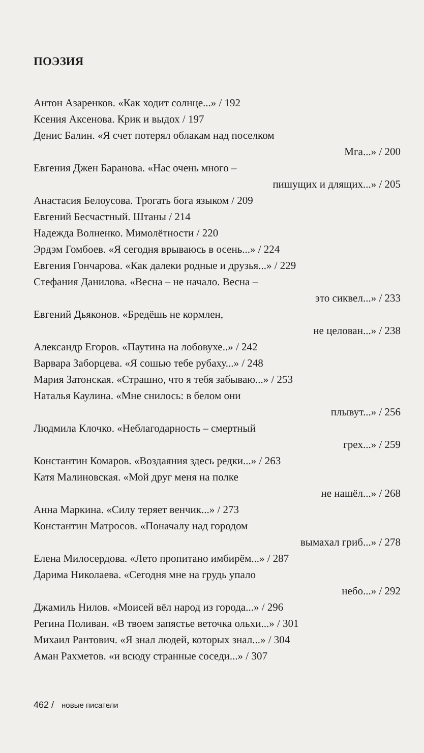ПОЭЗИЯ
Антон Азаренков. «Как ходит солнце...» / 192
Ксения Аксенова. Крик и выдох / 197
Денис Балин. «Я счет потерял облакам над поселком
Мга...» / 200
Евгения Джен Баранова. «Нас очень много –
пишущих и длящих...» / 205
Анастасия Белоусова. Трогать бога языком / 209
Евгений Бесчастный. Штаны / 214
Надежда Волненко. Мимолётности / 220
Эрдэм Гомбоев. «Я сегодня врываюсь в осень...» / 224
Евгения Гончарова. «Как далеки родные и друзья...» / 229
Стефания Данилова. «Весна – не начало. Весна –
это сиквел...» / 233
Евгений Дьяконов. «Бредёшь не кормлен,
не целован...» / 238
Александр Егоров. «Паутина на лобовухе..» / 242
Варвара Заборцева. «Я сошью тебе рубаху...» / 248
Мария Затонская. «Страшно, что я тебя забываю...» / 253
Наталья Каулина. «Мне снилось: в белом они
плывут...» / 256
Людмила Клочко. «Неблагодарность – смертный
грех...» / 259
Константин Комаров. «Воздаяния здесь редки...» / 263
Катя Малиновская. «Мой друг меня на полке
не нашёл...» / 268
Анна Маркина. «Силу теряет венчик...» / 273
Константин Матросов. «Поначалу над городом
вымахал гриб...» / 278
Елена Милосердова. «Лето пропитано имбирём...» / 287
Дарима Николаева. «Сегодня мне на грудь упало
небо...» / 292
Джамиль Нилов. «Моисей вёл народ из города...» / 296
Регина Поливан. «В твоем запястье веточка ольхи...» / 301
Михаил Рантович. «Я знал людей, которых знал...» / 304
Аман Рахметов. «и всюду странные соседи...» / 307
462 / новые писатели